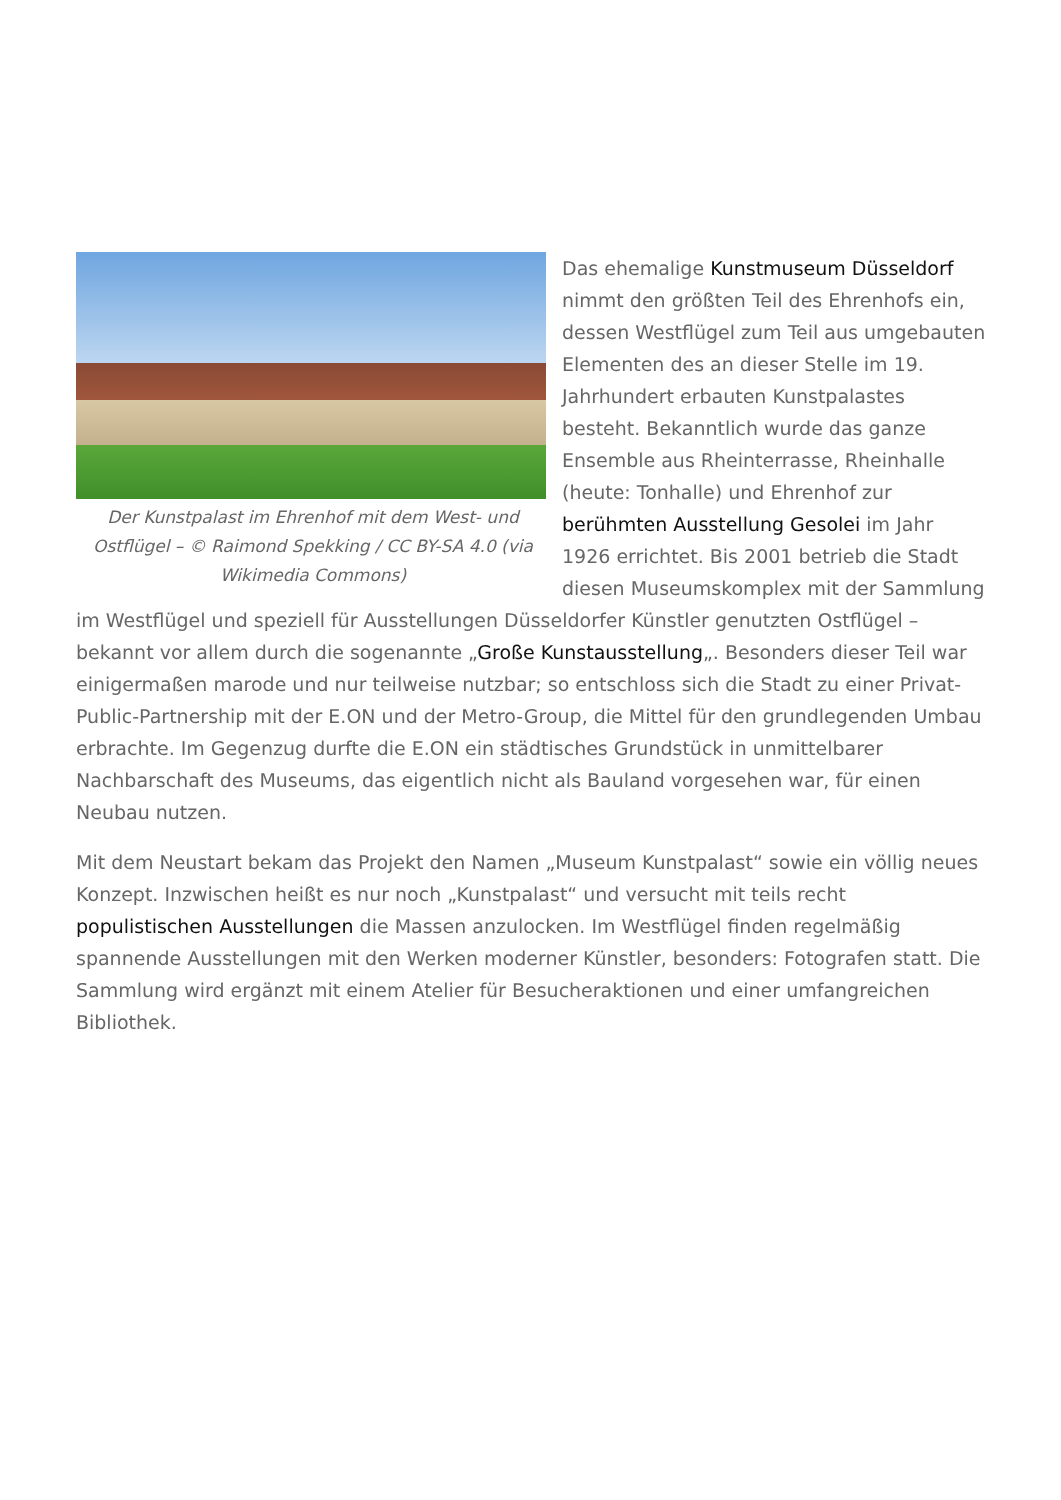Der Kunstpalast im Ehrenhof mit dem West- und Ostflügel – © Raimond Spekking / CC BY-SA 4.0 (via Wikimedia Commons)
Das ehemalige Kunstmuseum Düsseldorf nimmt den größten Teil des Ehrenhofs ein, dessen Westflügel zum Teil aus umgebauten Elementen des an dieser Stelle im 19. Jahrhundert erbauten Kunstpalastes besteht. Bekanntlich wurde das ganze Ensemble aus Rheinterrasse, Rheinhalle (heute: Tonhalle) und Ehrenhof zur berühmten Ausstellung Gesolei im Jahr 1926 errichtet. Bis 2001 betrieb die Stadt diesen Museumskomplex mit der Sammlung im Westflügel und speziell für Ausstellungen Düsseldorfer Künstler genutzten Ostflügel – bekannt vor allem durch die sogenannte „Große Kunstausstellung„. Besonders dieser Teil war einigermaßen marode und nur teilweise nutzbar; so entschloss sich die Stadt zu einer Privat-Public-Partnership mit der E.ON und der Metro-Group, die Mittel für den grundlegenden Umbau erbrachte. Im Gegenzug durfte die E.ON ein städtisches Grundstück in unmittelbarer Nachbarschaft des Museums, das eigentlich nicht als Bauland vorgesehen war, für einen Neubau nutzen.
Mit dem Neustart bekam das Projekt den Namen „Museum Kunstpalast“ sowie ein völlig neues Konzept. Inzwischen heißt es nur noch „Kunstpalast“ und versucht mit teils recht populistischen Ausstellungen die Massen anzulocken. Im Westflügel finden regelmäßig spannende Ausstellungen mit den Werken moderner Künstler, besonders: Fotografen statt. Die Sammlung wird ergänzt mit einem Atelier für Besucheraktionen und einer umfangreichen Bibliothek.